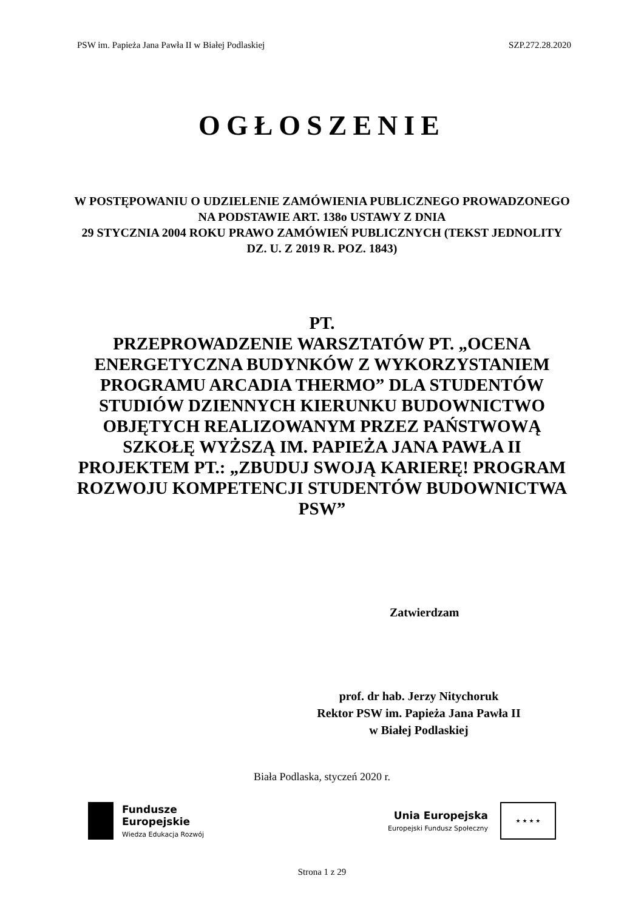PSW im. Papieża Jana Pawła II w Białej Podlaskiej SZP.272.28.2020
OGŁOSZENIE
W POSTĘPOWANIU O UDZIELENIE ZAMÓWIENIA PUBLICZNEGO PROWADZONEGO NA PODSTAWIE ART. 138o USTAWY Z DNIA
29 STYCZNIA 2004 ROKU PRAWO ZAMÓWIEŃ PUBLICZNYCH (TEKST JEDNOLITY DZ. U. Z 2019 R. POZ. 1843)
PT.
PRZEPROWADZENIE WARSZTATÓW PT. „OCENA ENERGETYCZNA BUDYNKÓW Z WYKORZYSTANIEM PROGRAMU ARCADIA THERMO” DLA STUDENTÓW STUDIÓW DZIENNYCH KIERUNKU BUDOWNICTWO OBJĘTYCH REALIZOWANYM PRZEZ PAŃSTWOWĄ SZKOŁĘ WYŻSZĄ IM. PAPIEŻA JANA PAWŁA II PROJEKTEM PT.: „ZBUDUJ SWOJĄ KARIERĘ! PROGRAM ROZWOJU KOMPETENCJI STUDENTÓW BUDOWNICTWA PSW”
Zatwierdzam
prof. dr hab. Jerzy Nitychoruk
Rektor PSW im. Papieża Jana Pawła II
w Białej Podlaskiej
Biała Podlaska, styczeń 2020 r.
Fundusze
Europejskie
Wiedza Edukacja Rozwój
Unia Europejska
Europejski Fundusz Społeczny
★ ★ ★ ★
Strona 1 z 29